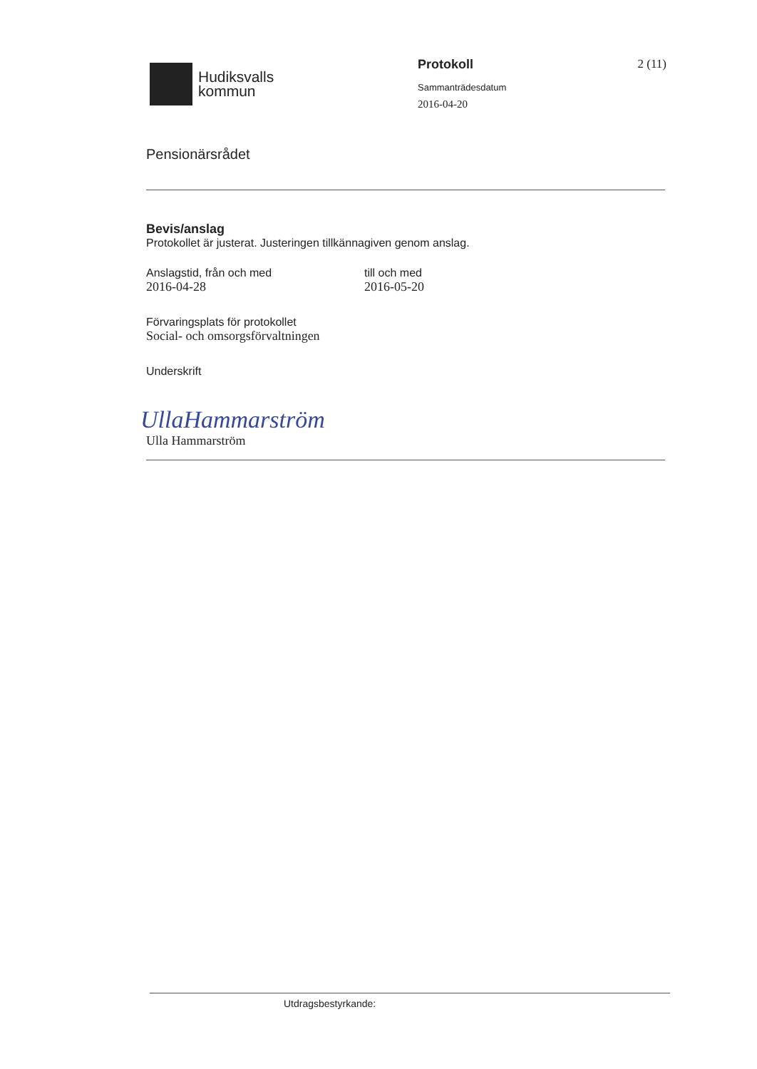Hudiksvalls
kommun
Protokoll
Sammanträdesdatum
2016-04-20
2 (11)
Pensionärsrådet
Bevis/anslag
Protokollet är justerat. Justeringen tillkännagiven genom anslag.
Anslagstid, från och med
2016-04-28
till och med
2016-05-20
Förvaringsplats för protokollet
Social- och omsorgsförvaltningen
Underskrift
UllaHammarström
Ulla Hammarström
Utdragsbestyrkande: